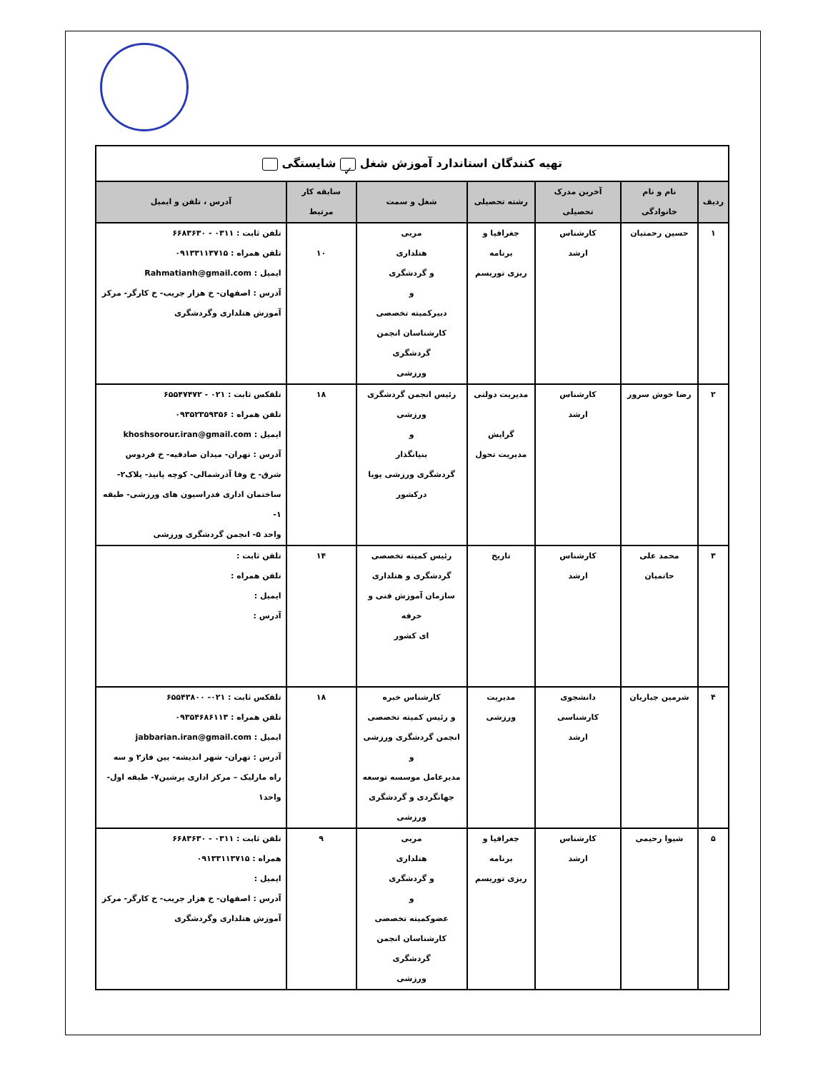| تهیه کنندگان استاندارد آموزش شغل ✓ شایستگی | | | | | | |
| ردیف | نام و نام خانوادگی | آخرین مدرک تحصیلی | رشته تحصیلی | شغل و سمت | سابقه کار مرتبط | آدرس ، تلفن و ایمیل |
| ۱ | حسین رحمتیان | کارشناس ارشد | جغرافیا و برنامه ریزی توریسم | مربی هتلداری و گردشگری و دبیرکمیته تخصصی کارشناسان انجمن گردشگری ورزشی | ۱۰ | تلفن ثابت : ۰۳۱۱ - ۶۶۸۳۶۳۰ تلفن همراه : ۰۹۱۳۳۱۱۳۷۱۵ ایمیل : Rahmatianh@gmail.com آدرس : اصفهان- خ هزار جریب- خ کارگر- مرکز آموزش هتلداری وگردشگری |
| ۲ | رضا خوش سرور | کارشناس ارشد | مدیریت دولتی گرایش مدیریت تحول | رئیس انجمن گردشگری ورزشی و بنیانگذار گردشگری ورزشی پویا درکشور | ۱۸ | تلفکس ثابت : ۰۲۱ - ۶۵۵۴۷۴۷۲ تلفن همراه : ۰۹۳۵۲۳۵۹۳۵۶ ایمیل : khoshsorour.iran@gmail.com آدرس : تهران- میدان صادقیه- خ فردوس شرق- خ وفا آذرشمالی- کوچه پانیذ- پلاک۲- ساختمان اداری فدراسیون های ورزشی- طبقه ۱- واحد ۵- انجمن گردشگری ورزشی |
| ۳ | محمد علی حاتمیان | کارشناس ارشد | تاریخ | رئیس کمیته تخصصی گردشگری و هتلداری سازمان آموزش فنی و حرفه ای کشور | ۱۴ | تلفن ثابت : تلفن همراه : ایمیل : آدرس : |
| ۴ | شرمین جباریان | دانشجوی کارشناسی ارشد | مدیریت ورزشی | کارشناس خبره و رئیس کمیته تخصصی انجمن گردشگری ورزشی و مدیرعامل موسسه توسعه جهانگردی و گردشگری ورزشی | ۱۸ | تلفکس ثابت : ۰۲۱- ۶۵۵۴۳۸۰۰ تلفن همراه : ۰۹۳۵۴۶۸۶۱۱۳ ایمیل : jabbarian.iran@gmail.com آدرس : تهران- شهر اندیشه- بین فاز۲ و سه راه مارلیک – مرکز اداری پرشین۷- طبقه اول- واحد۱ |
| ۵ | شیوا رحیمی | کارشناس ارشد | جغرافیا و برنامه ریزی توریسم | مربی هتلداری و گردشگری و عضوکمیته تخصصی کارشناسان انجمن گردشگری ورزشی | ۹ | تلفن ثابت : ۰۳۱۱ - ۶۶۸۳۶۳۰ همراه : ۰۹۱۳۳۱۱۳۷۱۵ ایمیل : آدرس : اصفهان- خ هزار جریب- خ کارگر- مرکز آموزش هتلداری وگردشگری |